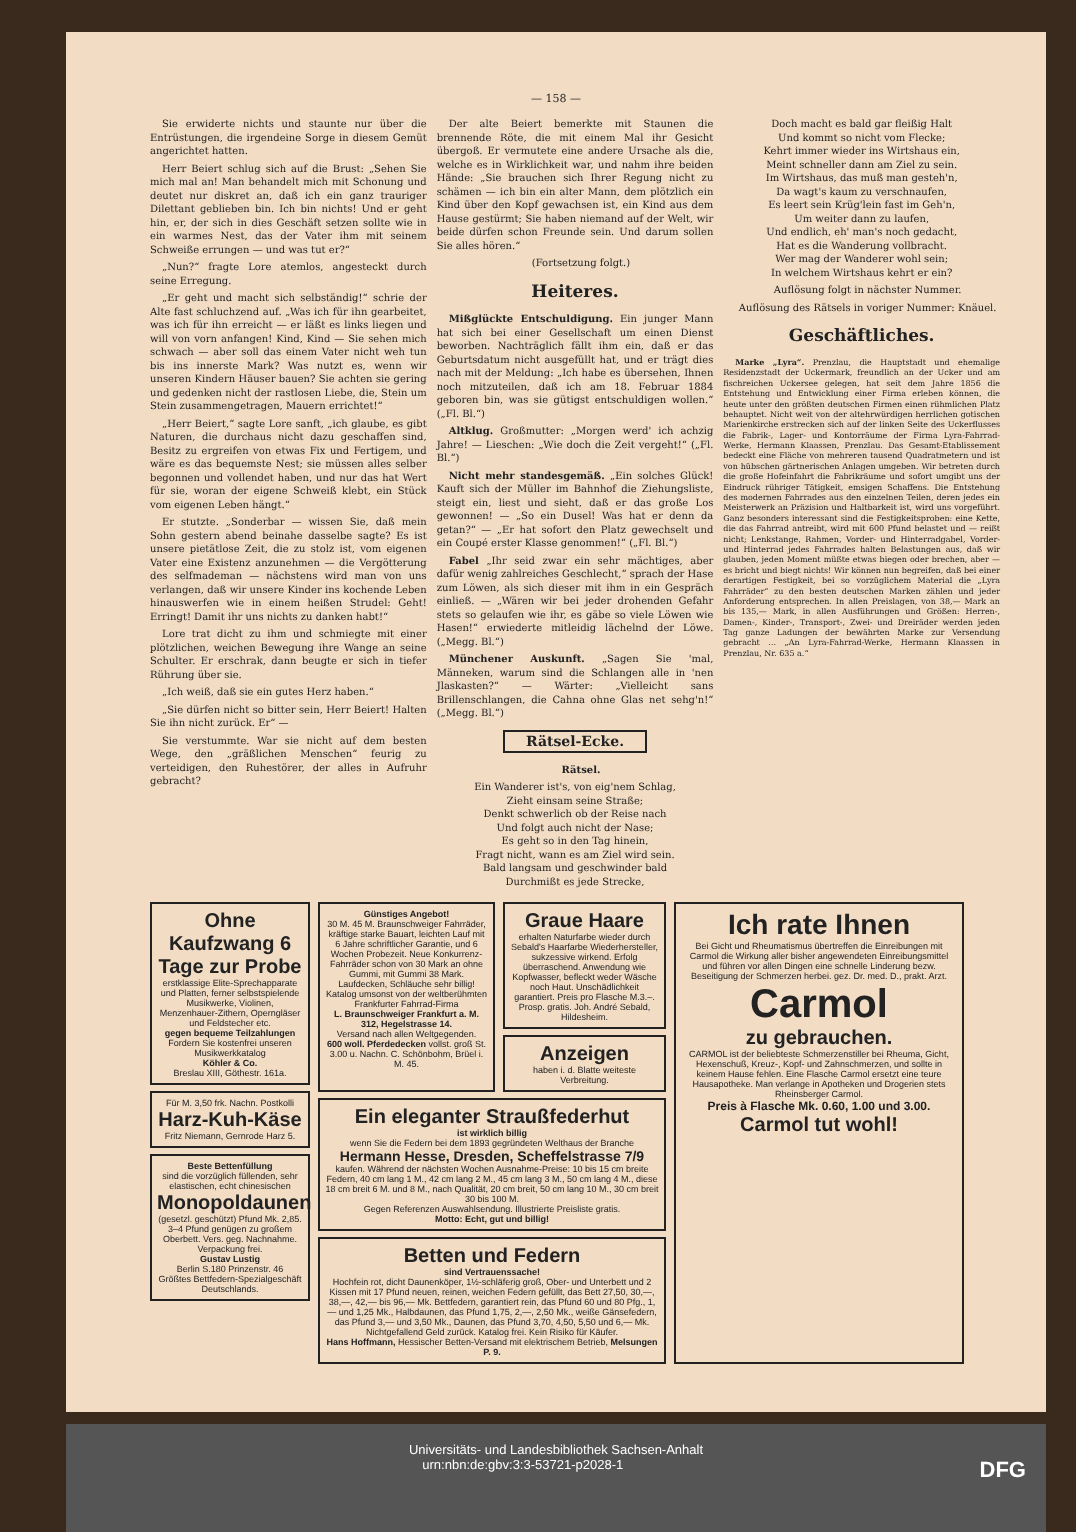— 158 —
Sie erwiderte nichts und staunte nur über die Entrüstungen, die irgendeine Sorge in diesem Gemüt angerichtet hatten.
Herr Beiert schlug sich auf die Brust: „Sehen Sie mich mal an! Man behandelt mich mit Schonung und deutet nur diskret an, daß ich ein ganz trauriger Dilettant geblieben bin. Ich bin nichts! Und er geht hin, er, der sich in dies Geschäft setzen sollte wie in ein warmes Nest, das der Vater ihm mit seinem Schweiße errungen — und was tut er?“
„Nun?“ fragte Lore atemlos, angesteckt durch seine Erregung.
„Er geht und macht sich selbständig!“ schrie der Alte fast schluchzend auf. „Was ich für ihn gearbeitet, was ich für ihn erreicht — er läßt es links liegen und will von vorn anfangen! Kind, Kind — Sie sehen mich schwach — aber soll das einem Vater nicht weh tun bis ins innerste Mark? Was nutzt es, wenn wir unseren Kindern Häuser bauen? Sie achten sie gering und gedenken nicht der rastlosen Liebe, die, Stein um Stein zusammengetragen, Mauern errichtet!“
„Herr Beiert,“ sagte Lore sanft, „ich glaube, es gibt Naturen, die durchaus nicht dazu geschaffen sind, Besitz zu ergreifen von etwas Fix und Fertigem, und wäre es das bequemste Nest; sie müssen alles selber begonnen und vollendet haben, und nur das hat Wert für sie, woran der eigene Schweiß klebt, ein Stück vom eigenen Leben hängt.“
Er stutzte. „Sonderbar — wissen Sie, daß mein Sohn gestern abend beinahe dasselbe sagte? Es ist unsere pietätlose Zeit, die zu stolz ist, vom eigenen Vater eine Existenz anzunehmen — die Vergötterung des selfmademan — nächstens wird man von uns verlangen, daß wir unsere Kinder ins kochende Leben hinauswerfen wie in einem heißen Strudel: Geht! Erringt! Damit ihr uns nichts zu danken habt!“
Lore trat dicht zu ihm und schmiegte mit einer plötzlichen, weichen Bewegung ihre Wange an seine Schulter. Er erschrak, dann beugte er sich in tiefer Rührung über sie.
„Ich weiß, daß sie ein gutes Herz haben.“
„Sie dürfen nicht so bitter sein, Herr Beiert! Halten Sie ihn nicht zurück. Er“ —
Sie verstummte. War sie nicht auf dem besten Wege, den „gräßlichen Menschen“ feurig zu verteidigen, den Ruhestörer, der alles in Aufruhr gebracht?
Der alte Beiert bemerkte mit Staunen die brennende Röte, die mit einem Mal ihr Gesicht übergoß. Er vermutete eine andere Ursache als die, welche es in Wirklichkeit war, und nahm ihre beiden Hände: „Sie brauchen sich Ihrer Regung nicht zu schämen — ich bin ein alter Mann, dem plötzlich ein Kind über den Kopf gewachsen ist, ein Kind aus dem Hause gestürmt; Sie haben niemand auf der Welt, wir beide dürfen schon Freunde sein. Und darum sollen Sie alles hören.“
(Fortsetzung folgt.)
Heiteres.
Mißglückte Entschuldigung. Ein junger Mann hat sich bei einer Gesellschaft um einen Dienst beworben. Nachträglich fällt ihm ein, daß er das Geburtsdatum nicht ausgefüllt hat, und er trägt dies nach mit der Meldung: „Ich habe es übersehen, Ihnen noch mitzuteilen, daß ich am 18. Februar 1884 geboren bin, was sie gütigst entschuldigen wollen.“ („Fl. Bl.“)
Altklug. Großmutter: „Morgen werd' ich achzig Jahre! — Lieschen: „Wie doch die Zeit vergeht!“ („Fl. Bl.“)
Nicht mehr standesgemäß. „Ein solches Glück! Kauft sich der Müller im Bahnhof die Ziehungsliste, steigt ein, liest und sieht, daß er das große Los gewonnen! — „So ein Dusel! Was hat er denn da getan?“ — „Er hat sofort den Platz gewechselt und ein Coupé erster Klasse genommen!“ („Fl. Bl.“)
Fabel „Ihr seid zwar ein sehr mächtiges, aber dafür wenig zahlreiches Geschlecht,“ sprach der Hase zum Löwen, als sich dieser mit ihm in ein Gespräch einließ. — „Wären wir bei jeder drohenden Gefahr stets so gelaufen wie ihr, es gäbe so viele Löwen wie Hasen!“ erwiederte mitleidig lächelnd der Löwe. („Megg. Bl.“)
Münchener Auskunft. „Sagen Sie 'mal, Männeken, warum sind die Schlangen alle in 'nen Jlaskasten?“ — Wärter: „Vielleicht sans Brillenschlangen, die Cahna ohne Glas net sehg'n!“ („Megg. Bl.“)
Rätsel-Ecke.
Rätsel.
Ein Wanderer ist's, von eig'nem Schlag,
Zieht einsam seine Straße;
Denkt schwerlich ob der Reise nach
Und folgt auch nicht der Nase;
Es geht so in den Tag hinein,
Fragt nicht, wann es am Ziel wird sein.
Bald langsam und geschwinder bald
Durchmißt es jede Strecke,
Doch macht es bald gar fleißig Halt
Und kommt so nicht vom Flecke;
Kehrt immer wieder ins Wirtshaus ein,
Meint schneller dann am Ziel zu sein.
Im Wirtshaus, das muß man gesteh'n,
Da wagt's kaum zu verschnaufen,
Es leert sein Krüg'lein fast im Geh'n,
Um weiter dann zu laufen,
Und endlich, eh' man's noch gedacht,
Hat es die Wanderung vollbracht.
Wer mag der Wanderer wohl sein;
In welchem Wirtshaus kehrt er ein?
Auflösung folgt in nächster Nummer.
Auflösung des Rätsels in voriger Nummer: Knäuel.
Geschäftliches.
Marke „Lyra“. Prenzlau, die Hauptstadt und ehemalige Residenzstadt der Uckermark, freundlich an der Ucker und am fischreichen Uckersee gelegen, hat seit dem Jahre 1856 die Entstehung und Entwicklung einer Firma erleben können, die heute unter den größten deutschen Firmen einen rühmlichen Platz behauptet. Nicht weit von der altehrwürdigen herrlichen gotischen Marienkirche erstrecken sich auf der linken Seite des Uckerflusses die Fabrik-, Lager- und Kontorräume der Firma Lyra-Fahrrad-Werke, Hermann Klaassen, Prenzlau. Das Gesamt-Etablissement bedeckt eine Fläche von mehreren tausend Quadratmetern und ist von hübschen gärtnerischen Anlagen umgeben. Wir betreten durch die große Hofeinfahrt die Fabrikräume und sofort umgibt uns der Eindruck rühriger Tätigkeit, emsigen Schaffens. Die Entstehung des modernen Fahrrades aus den einzelnen Teilen, deren jedes ein Meisterwerk an Präzision und Haltbarkeit ist, wird uns vorgeführt. Ganz besonders interessant sind die Festigkeitsproben: eine Kette, die das Fahrrad antreibt, wird mit 600 Pfund belastet und — reißt nicht; Lenkstange, Rahmen, Vorder- und Hinterradgabel, Vorder- und Hinterrad jedes Fahrrades halten Belastungen aus, daß wir glauben, jeden Moment müßte etwas biegen oder brechen, aber — es bricht und biegt nichts! Wir können nun begreifen, daß bei einer derartigen Festigkeit, bei so vorzüglichem Material die „Lyra Fahrräder“ zu den besten deutschen Marken zählen und jeder Anforderung entsprechen. In allen Preislagen, von 38,— Mark an bis 135,— Mark, in allen Ausführungen und Größen: Herren-, Damen-, Kinder-, Transport-, Zwei- und Dreiräder werden jeden Tag ganze Ladungen der bewährten Marke zur Versendung gebracht ... „An Lyra-Fahrrad-Werke, Hermann Klaassen in Prenzlau, Nr. 635 a.“
Ohne Kaufzwang 6 Tage zur Probe
erstklassige Elite-Sprechapparate und Platten, ferner selbstspielende Musikwerke, Violinen, Menzenhauer-Zithern, Operngläser und Feldstecher etc.
gegen bequeme Teilzahlungen
Fordern Sie kostenfrei unseren Musikwerkkatalog
Köhler & Co.
Breslau XIII, Göthestr. 161a.
Für M. 3,50 frk. Nachn. Postkolli
Harz-Kuh-Käse
Fritz Niemann, Gernrode Harz 5.
Beste Bettenfüllung
sind die vorzüglich füllenden, sehr elastischen, echt chinesischen
Monopoldaunen
(gesetzl. geschützt) Pfund Mk. 2,85. 3–4 Pfund genügen zu großem Oberbett. Vers. geg. Nachnahme. Verpackung frei.
Gustav Lustig
Berlin S.180 Prinzenstr. 46
Größtes Bettfedern-Spezialgeschäft Deutschlands.
Günstiges Angebot!
30 M. 45 M. Braunschweiger Fahrräder, kräftige starke Bauart, leichten Lauf mit 6 Jahre schriftlicher Garantie, und 6 Wochen Probezeit. Neue Konkurrenz-Fahrräder schon von 30 Mark an ohne Gummi, mit Gummi 38 Mark. Laufdecken, Schläuche sehr billig! Katalog umsonst von der weltberühmten Frankfurter Fahrrad-Firma
L. Braunschweiger Frankfurt a. M. 312, Hegelstrasse 14.
Versand nach allen Weltgegenden.
600 woll. Pferdedecken vollst. groß St. 3.00 u. Nachn. C. Schönbohm, Brüel i. M. 45.
Graue Haare
erhalten Naturfarbe wieder durch Sebald's Haarfarbe Wiederhersteller, sukzessive wirkend. Erfolg überraschend. Anwendung wie Kopfwasser, befleckt weder Wäsche noch Haut. Unschädlichkeit garantiert. Preis pro Flasche M.3.–. Prosp. gratis. Joh. André Sebald, Hildesheim.
Anzeigen
haben i. d. Blatte weiteste Verbreitung.
Ein eleganter Straußfederhut
ist wirklich billig
wenn Sie die Federn bei dem 1893 gegründeten Welthaus der Branche
Hermann Hesse, Dresden, Scheffelstrasse 7/9
kaufen. Während der nächsten Wochen Ausnahme-Preise: 10 bis 15 cm breite Federn, 40 cm lang 1 M., 42 cm lang 2 M., 45 cm lang 3 M., 50 cm lang 4 M., diese 18 cm breit 6 M. und 8 M., nach Qualität, 20 cm breit, 50 cm lang 10 M., 30 cm breit 30 bis 100 M.
Gegen Referenzen Auswahlsendung. Illustrierte Preisliste gratis.
Motto: Echt, gut und billig!
Betten und Federn
sind Vertrauenssache!
Hochfein rot, dicht Daunenköper, 1½-schläferig groß, Ober- und Unterbett und 2 Kissen mit 17 Pfund neuen, reinen, weichen Federn gefüllt, das Bett 27,50, 30,—, 38,—, 42,— bis 96,— Mk. Bettfedern, garantiert rein, das Pfund 60 und 80 Pfg., 1,— und 1,25 Mk., Halbdaunen, das Pfund 1,75, 2,—, 2,50 Mk., weiße Gänsefedern, das Pfund 3,— und 3,50 Mk., Daunen, das Pfund 3,70, 4,50, 5,50 und 6,— Mk. Nichtgefallend Geld zurück. Katalog frei. Kein Risiko für Käufer.
Hans Hoffmann, Hessischer Betten-Versand mit elektrischem Betrieb, Melsungen P. 9.
Ich rate Ihnen
Bei Gicht und Rheumatismus übertreffen die Einreibungen mit Carmol die Wirkung aller bisher angewendeten Einreibungsmittel und führen vor allen Dingen eine schnelle Linderung bezw. Beseitigung der Schmerzen herbei. gez. Dr. med. D., prakt. Arzt.
Carmol
zu gebrauchen.
CARMOL ist der beliebteste Schmerzenstiller bei Rheuma, Gicht, Hexenschuß, Kreuz-, Kopf- und Zahnschmerzen, und sollte in keinem Hause fehlen. Eine Flasche Carmol ersetzt eine teure Hausapotheke. Man verlange in Apotheken und Drogerien stets Rheinsberger Carmol.
Preis à Flasche Mk. 0.60, 1.00 und 3.00.
Carmol tut wohl!
Universitäts- und Landesbibliothek Sachsen-Anhalt
urn:nbn:de:gbv:3:3-53721-p2028-1 DFG